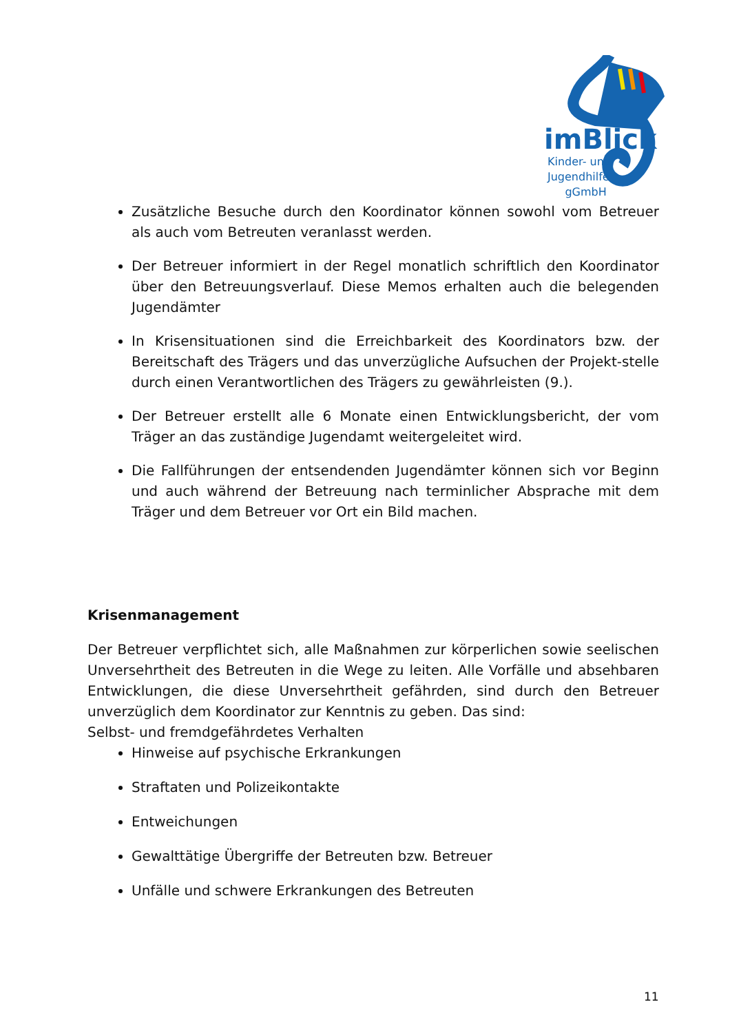imBlick
Kinder- und
Jugendhilfe
gGmbH
Zusätzliche Besuche durch den Koordinator können sowohl vom Betreuer als auch vom Betreuten veranlasst werden.
Der Betreuer informiert in der Regel monatlich schriftlich den Koordinator über den Betreuungsverlauf. Diese Memos erhalten auch die belegenden Jugendämter
In Krisensituationen sind die Erreichbarkeit des Koordinators bzw. der Bereitschaft des Trägers und das unverzügliche Aufsuchen der Projekt-stelle durch einen Verantwortlichen des Trägers zu gewährleisten (9.).
Der Betreuer erstellt alle 6 Monate einen Entwicklungsbericht, der vom Träger an das zuständige Jugendamt weitergeleitet wird.
Die Fallführungen der entsendenden Jugendämter können sich vor Beginn und auch während der Betreuung nach terminlicher Absprache mit dem Träger und dem Betreuer vor Ort ein Bild machen.
Krisenmanagement
Der Betreuer verpflichtet sich, alle Maßnahmen zur körperlichen sowie seelischen Unversehrtheit des Betreuten in die Wege zu leiten. Alle Vorfälle und absehbaren Entwicklungen, die diese Unversehrtheit gefährden, sind durch den Betreuer unverzüglich dem Koordinator zur Kenntnis zu geben. Das sind:
Selbst- und fremdgefährdetes Verhalten
Hinweise auf psychische Erkrankungen
Straftaten und Polizeikontakte
Entweichungen
Gewalttätige Übergriffe der Betreuten bzw. Betreuer
Unfälle und schwere Erkrankungen des Betreuten
11